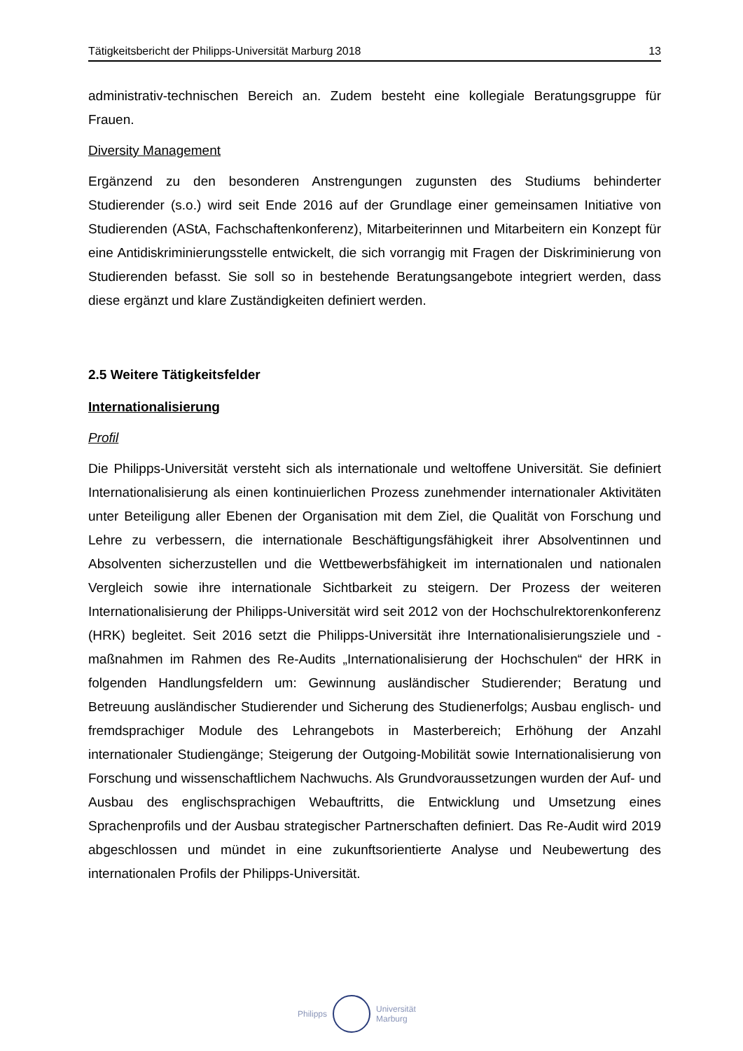Tätigkeitsbericht der Philipps-Universität Marburg 2018 13
administrativ-technischen Bereich an. Zudem besteht eine kollegiale Beratungsgruppe für Frauen.
Diversity Management
Ergänzend zu den besonderen Anstrengungen zugunsten des Studiums behinderter Studierender (s.o.) wird seit Ende 2016 auf der Grundlage einer gemeinsamen Initiative von Studierenden (AStA, Fachschaftenkonferenz), Mitarbeiterinnen und Mitarbeitern ein Konzept für eine Antidiskriminierungsstelle entwickelt, die sich vorrangig mit Fragen der Diskriminierung von Studierenden befasst. Sie soll so in bestehende Beratungsangebote integriert werden, dass diese ergänzt und klare Zuständigkeiten definiert werden.
2.5 Weitere Tätigkeitsfelder
Internationalisierung
Profil
Die Philipps-Universität versteht sich als internationale und weltoffene Universität. Sie definiert Internationalisierung als einen kontinuierlichen Prozess zunehmender internationaler Aktivitäten unter Beteiligung aller Ebenen der Organisation mit dem Ziel, die Qualität von Forschung und Lehre zu verbessern, die internationale Beschäftigungsfähigkeit ihrer Absolventinnen und Absolventen sicherzustellen und die Wettbewerbsfähigkeit im internationalen und nationalen Vergleich sowie ihre internationale Sichtbarkeit zu steigern. Der Prozess der weiteren Internationalisierung der Philipps-Universität wird seit 2012 von der Hochschulrektorenkonferenz (HRK) begleitet. Seit 2016 setzt die Philipps-Universität ihre Internationalisierungsziele und -maßnahmen im Rahmen des Re-Audits „Internationalisierung der Hochschulen“ der HRK in folgenden Handlungsfeldern um: Gewinnung ausländischer Studierender; Beratung und Betreuung ausländischer Studierender und Sicherung des Studienerfolgs; Ausbau englisch- und fremdsprachiger Module des Lehrangebots in Masterbereich; Erhöhung der Anzahl internationaler Studiengänge; Steigerung der Outgoing-Mobilität sowie Internationalisierung von Forschung und wissenschaftlichem Nachwuchs. Als Grundvoraussetzungen wurden der Auf- und Ausbau des englischsprachigen Webauftritts, die Entwicklung und Umsetzung eines Sprachenprofils und der Ausbau strategischer Partnerschaften definiert. Das Re-Audit wird 2019 abgeschlossen und mündet in eine zukunftsorientierte Analyse und Neubewertung des internationalen Profils der Philipps-Universität.
Philipps
Universität
Marburg